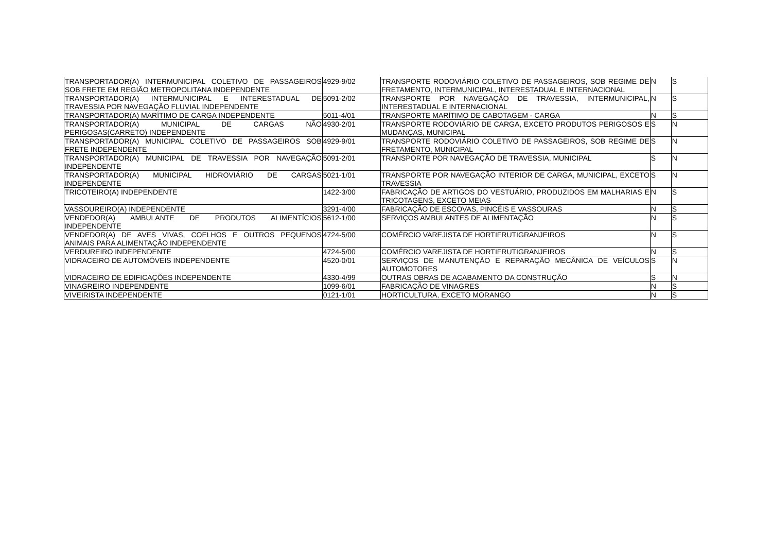| TRANSPORTADOR(A) INTERMUNICIPAL COLETIVO DE PASSAGEIROS SOB FRETE EM REGIÃO METROPOLITANA INDEPENDENTE | 4929-9/02 | TRANSPORTE RODOVIÁRIO COLETIVO DE PASSAGEIROS, SOB REGIME DE FRETAMENTO, INTERMUNICIPAL, INTERESTADUAL E INTERNACIONAL | N | S |
| TRANSPORTADOR(A) INTERMUNICIPAL E INTERESTADUAL DE TRAVESSIA POR NAVEGAÇÃO FLUVIAL INDEPENDENTE | 5091-2/02 | TRANSPORTE POR NAVEGAÇÃO DE TRAVESSIA, INTERMUNICIPAL, INTERESTADUAL E INTERNACIONAL | N | S |
| TRANSPORTADOR(A) MARÍTIMO DE CARGA INDEPENDENTE | 5011-4/01 | TRANSPORTE MARÍTIMO DE CABOTAGEM - CARGA | N | S |
| TRANSPORTADOR(A) MUNICIPAL DE CARGAS NÃO PERIGOSAS(CARRETO) INDEPENDENTE | 4930-2/01 | TRANSPORTE RODOVIÁRIO DE CARGA, EXCETO PRODUTOS PERIGOSOS E MUDANÇAS, MUNICIPAL | S | N |
| TRANSPORTADOR(A) MUNICIPAL COLETIVO DE PASSAGEIROS SOB FRETE INDEPENDENTE | 4929-9/01 | TRANSPORTE RODOVIÁRIO COLETIVO DE PASSAGEIROS, SOB REGIME DE FRETAMENTO, MUNICIPAL | S | N |
| TRANSPORTADOR(A) MUNICIPAL DE TRAVESSIA POR NAVEGAÇÃO INDEPENDENTE | 5091-2/01 | TRANSPORTE POR NAVEGAÇÃO DE TRAVESSIA, MUNICIPAL | S | N |
| TRANSPORTADOR(A) MUNICIPAL HIDROVIÁRIO DE CARGAS INDEPENDENTE | 5021-1/01 | TRANSPORTE POR NAVEGAÇÃO INTERIOR DE CARGA, MUNICIPAL, EXCETO TRAVESSIA | S | N |
| TRICOTEIRO(A) INDEPENDENTE | 1422-3/00 | FABRICAÇÃO DE ARTIGOS DO VESTUÁRIO, PRODUZIDOS EM MALHARIAS E TRICOTAGENS, EXCETO MEIAS | N | S |
| VASSOUREIRO(A) INDEPENDENTE | 3291-4/00 | FABRICAÇÃO DE ESCOVAS, PINCÉIS E VASSOURAS | N | S |
| VENDEDOR(A) AMBULANTE DE PRODUTOS ALIMENTÍCIOS INDEPENDENTE | 5612-1/00 | SERVIÇOS AMBULANTES DE ALIMENTAÇÃO | N | S |
| VENDEDOR(A) DE AVES VIVAS, COELHOS E OUTROS PEQUENOS ANIMAIS PARA ALIMENTAÇÃO INDEPENDENTE | 4724-5/00 | COMÉRCIO VAREJISTA DE HORTIFRUTIGRANJEIROS | N | S |
| VERDUREIRO INDEPENDENTE | 4724-5/00 | COMÉRCIO VAREJISTA DE HORTIFRUTIGRANJEIROS | N | S |
| VIDRACEIRO DE AUTOMÓVEIS INDEPENDENTE | 4520-0/01 | SERVIÇOS DE MANUTENÇÃO E REPARAÇÃO MECÂNICA DE VEÍCULOS AUTOMOTORES | S | N |
| VIDRACEIRO DE EDIFICAÇÕES INDEPENDENTE | 4330-4/99 | OUTRAS OBRAS DE ACABAMENTO DA CONSTRUÇÃO | S | N |
| VINAGREIRO INDEPENDENTE | 1099-6/01 | FABRICAÇÃO DE VINAGRES | N | S |
| VIVEIRISTA INDEPENDENTE | 0121-1/01 | HORTICULTURA, EXCETO MORANGO | N | S |